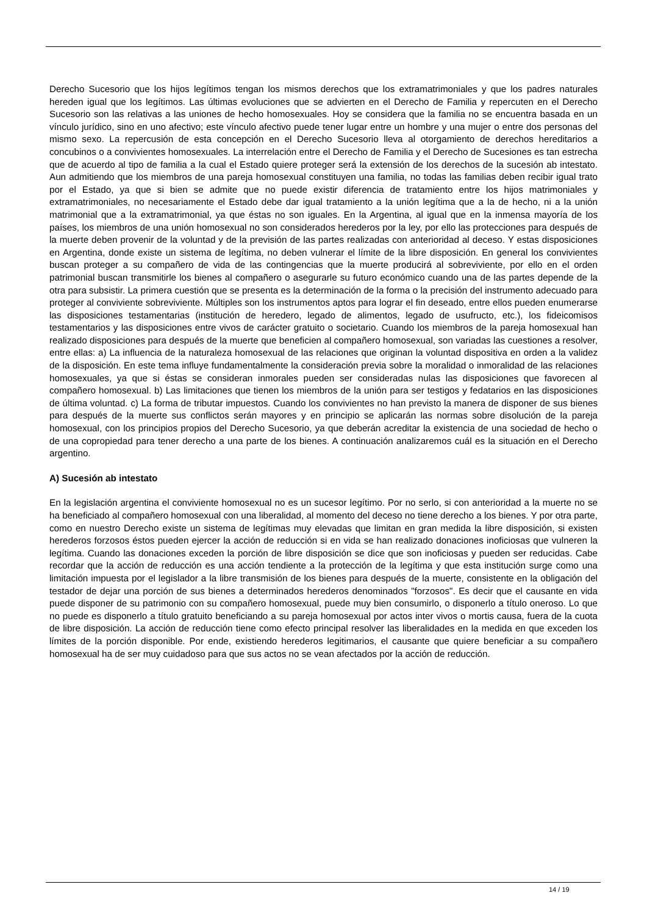Derecho Sucesorio que los hijos legítimos tengan los mismos derechos que los extramatrimoniales y que los padres naturales hereden igual que los legítimos. Las últimas evoluciones que se advierten en el Derecho de Familia y repercuten en el Derecho Sucesorio son las relativas a las uniones de hecho homosexuales. Hoy se considera que la familia no se encuentra basada en un vínculo jurídico, sino en uno afectivo; este vínculo afectivo puede tener lugar entre un hombre y una mujer o entre dos personas del mismo sexo. La repercusión de esta concepción en el Derecho Sucesorio lleva al otorgamiento de derechos hereditarios a concubinos o a convivientes homosexuales. La interrelación entre el Derecho de Familia y el Derecho de Sucesiones es tan estrecha que de acuerdo al tipo de familia a la cual el Estado quiere proteger será la extensión de los derechos de la sucesión ab intestato. Aun admitiendo que los miembros de una pareja homosexual constituyen una familia, no todas las familias deben recibir igual trato por el Estado, ya que si bien se admite que no puede existir diferencia de tratamiento entre los hijos matrimoniales y extramatrimoniales, no necesariamente el Estado debe dar igual tratamiento a la unión legítima que a la de hecho, ni a la unión matrimonial que a la extramatrimonial, ya que éstas no son iguales. En la Argentina, al igual que en la inmensa mayoría de los países, los miembros de una unión homosexual no son considerados herederos por la ley, por ello las protecciones para después de la muerte deben provenir de la voluntad y de la previsión de las partes realizadas con anterioridad al deceso. Y estas disposiciones en Argentina, donde existe un sistema de legítima, no deben vulnerar el límite de la libre disposición. En general los convivientes buscan proteger a su compañero de vida de las contingencias que la muerte producirá al sobreviviente, por ello en el orden patrimonial buscan transmitirle los bienes al compañero o asegurarle su futuro económico cuando una de las partes depende de la otra para subsistir. La primera cuestión que se presenta es la determinación de la forma o la precisión del instrumento adecuado para proteger al conviviente sobreviviente. Múltiples son los instrumentos aptos para lograr el fin deseado, entre ellos pueden enumerarse las disposiciones testamentarias (institución de heredero, legado de alimentos, legado de usufructo, etc.), los fideicomisos testamentarios y las disposiciones entre vivos de carácter gratuito o societario. Cuando los miembros de la pareja homosexual han realizado disposiciones para después de la muerte que beneficien al compañero homosexual, son variadas las cuestiones a resolver, entre ellas: a) La influencia de la naturaleza homosexual de las relaciones que originan la voluntad dispositiva en orden a la validez de la disposición. En este tema influye fundamentalmente la consideración previa sobre la moralidad o inmoralidad de las relaciones homosexuales, ya que si éstas se consideran inmorales pueden ser consideradas nulas las disposiciones que favorecen al compañero homosexual. b) Las limitaciones que tienen los miembros de la unión para ser testigos y fedatarios en las disposiciones de última voluntad. c) La forma de tributar impuestos. Cuando los convivientes no han previsto la manera de disponer de sus bienes para después de la muerte sus conflictos serán mayores y en principio se aplicarán las normas sobre disolución de la pareja homosexual, con los principios propios del Derecho Sucesorio, ya que deberán acreditar la existencia de una sociedad de hecho o de una copropiedad para tener derecho a una parte de los bienes. A continuación analizaremos cuál es la situación en el Derecho argentino.
A) Sucesión ab intestato
En la legislación argentina el conviviente homosexual no es un sucesor legítimo. Por no serlo, si con anterioridad a la muerte no se ha beneficiado al compañero homosexual con una liberalidad, al momento del deceso no tiene derecho a los bienes. Y por otra parte, como en nuestro Derecho existe un sistema de legítimas muy elevadas que limitan en gran medida la libre disposición, si existen herederos forzosos éstos pueden ejercer la acción de reducción si en vida se han realizado donaciones inoficiosas que vulneren la legítima. Cuando las donaciones exceden la porción de libre disposición se dice que son inoficiosas y pueden ser reducidas. Cabe recordar que la acción de reducción es una acción tendiente a la protección de la legítima y que esta institución surge como una limitación impuesta por el legislador a la libre transmisión de los bienes para después de la muerte, consistente en la obligación del testador de dejar una porción de sus bienes a determinados herederos denominados "forzosos". Es decir que el causante en vida puede disponer de su patrimonio con su compañero homosexual, puede muy bien consumirlo, o disponerlo a título oneroso. Lo que no puede es disponerlo a título gratuito beneficiando a su pareja homosexual por actos inter vivos o mortis causa, fuera de la cuota de libre disposición. La acción de reducción tiene como efecto principal resolver las liberalidades en la medida en que exceden los límites de la porción disponible. Por ende, existiendo herederos legitimarios, el causante que quiere beneficiar a su compañero homosexual ha de ser muy cuidadoso para que sus actos no se vean afectados por la acción de reducción.
14 / 19